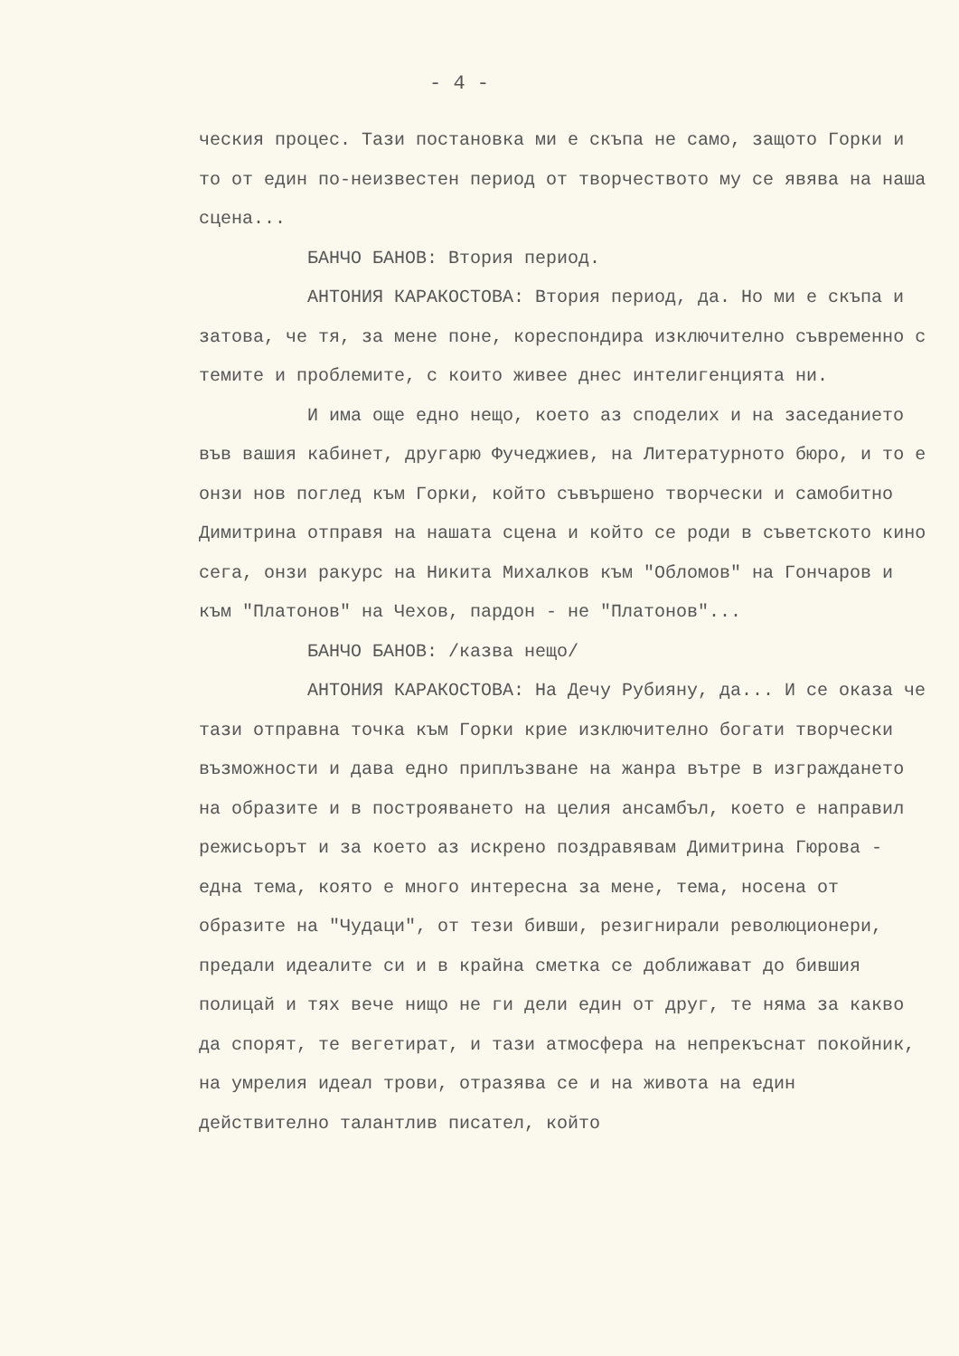- 4 -
ческия процес. Тази постановка ми е скъпа не само, защото Горки и то от един по-неизвестен период от творчеството му се явява на наша сцена...
БАНЧО БАНОВ: Втория период.
АНТОНИЯ КАРАКОСТОВА: Втория период, да. Но ми е скъпа и затова, че тя, за мене поне, кореспондира изключително съвременно с темите и проблемите, с които живее днес интелигенцията ни.
И има още едно нещо, което аз споделих и на заседанието във вашия кабинет, другарю Фучеджиев, на Литературното бюро, и то е онзи нов поглед към Горки, който съвършено творчески и самобитно Димитрина отправя на нашата сцена и който се роди в съветското кино сега, онзи ракурс на Никита Михалков към "Обломов" на Гончаров и към "Платонов" на Чехов, пардон - не "Платонов"...
БАНЧО БАНОВ: /казва нещо/
АНТОНИЯ КАРАКОСТОВА: На Дечу Рубияну, да... И се оказа че тази отправна точка към Горки крие изключително богати творчески възможности и дава едно приплъзване на жанра вътре в изграждането на образите и в построяването на целия ансамбъл, което е направил режисьорът и за което аз искрено поздравявам Димитрина Гюрова - една тема, която е много интересна за мене, тема, носена от образите на "Чудаци", от тези бивши, резигнирали революционери, предали идеалите си и в крайна сметка се доближават до бившия полицай и тях вече нищо не ги дели един от друг, те няма за какво да спорят, те вегетират, и тази атмосфера на непрекъснат покойник, на умрелия идеал трови, отразява се и на живота на един действително талантлив писател, който